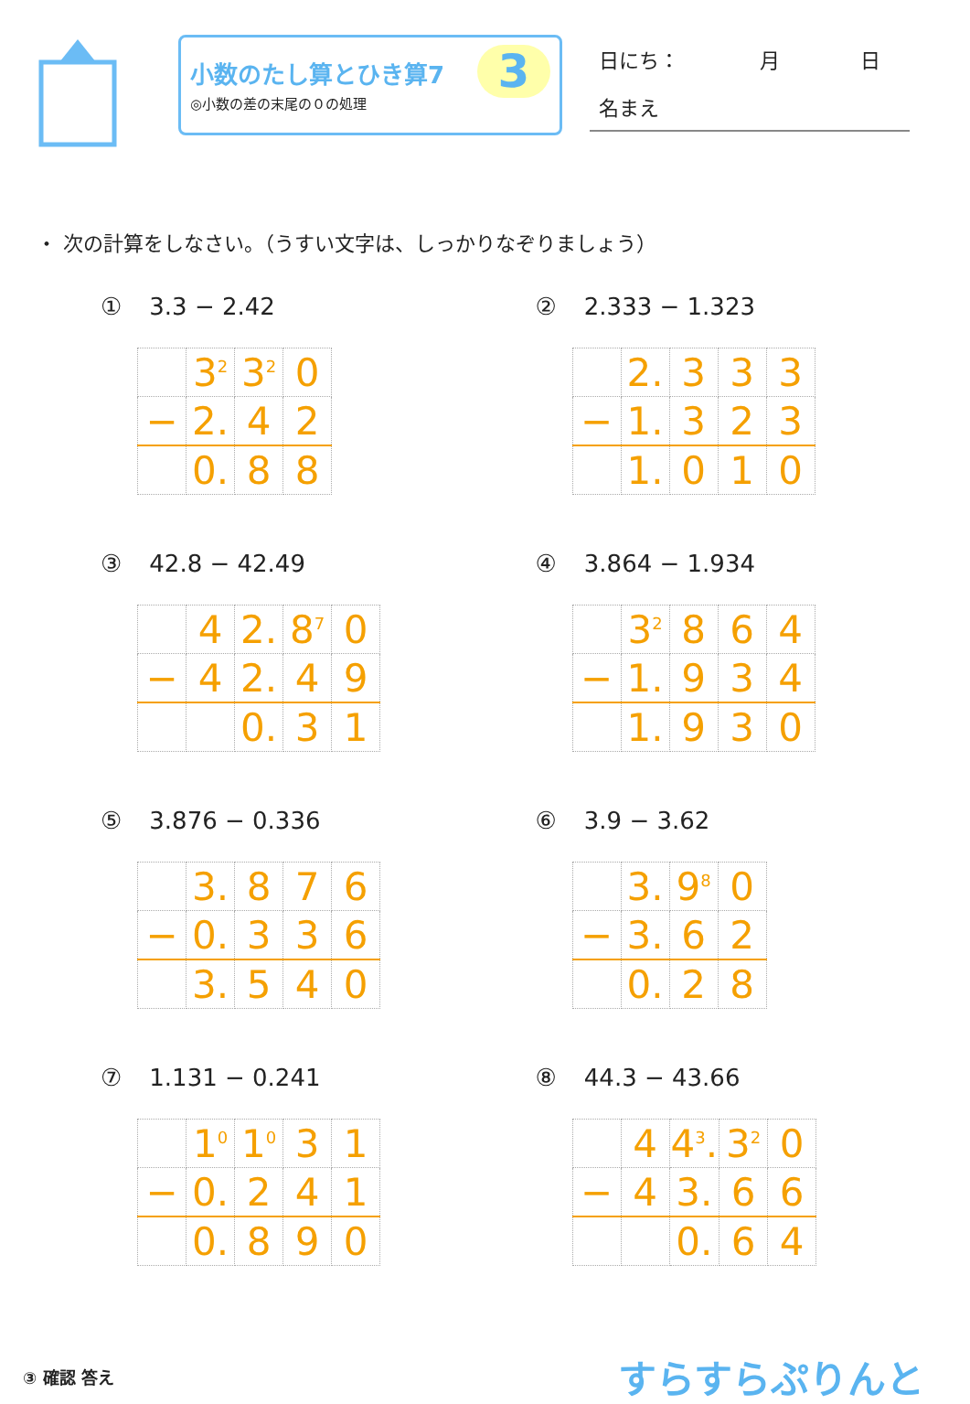小数のたし算とひき算7
◎小数の差の末尾の０の処理
3
日にち：　　　　月　　　　日
名まえ
・ 次の計算をしなさい。（うすい文字は、しっかりなぞりましょう）
① 3.3 − 2.42
| | 3<sup>2</sup> | 3<sup>2</sup> | 0 |
| − | 2. | 4 | 2 |
| | 0. | 8 | 8 |
② 2.333 − 1.323
| | 2. | 3 | 3 | 3 |
| − | 1. | 3 | 2 | 3 |
| | 1. | 0 | 1 | 0 |
③ 42.8 − 42.49
| | 4 | 2. | 8<sup>7</sup> | 0 |
| − | 4 | 2. | 4 | 9 |
| | | 0. | 3 | 1 |
④ 3.864 − 1.934
| | 3<sup>2</sup> | 8 | 6 | 4 |
| − | 1. | 9 | 3 | 4 |
| | 1. | 9 | 3 | 0 |
⑤ 3.876 − 0.336
| | 3. | 8 | 7 | 6 |
| − | 0. | 3 | 3 | 6 |
| | 3. | 5 | 4 | 0 |
⑥ 3.9 − 3.62
| | 3. | 9<sup>8</sup> | 0 |
| − | 3. | 6 | 2 |
| | 0. | 2 | 8 |
⑦ 1.131 − 0.241
| | 1<sup>0</sup> | 1<sup>0</sup> | 3 | 1 |
| − | 0. | 2 | 4 | 1 |
| | 0. | 8 | 9 | 0 |
⑧ 44.3 − 43.66
| | 4 | 4<sup>3</sup>. | 3<sup>2</sup> | 0 |
| − | 4 | 3. | 6 | 6 |
| | | 0. | 6 | 4 |
③ 確認 答え
すらすらぷりんと